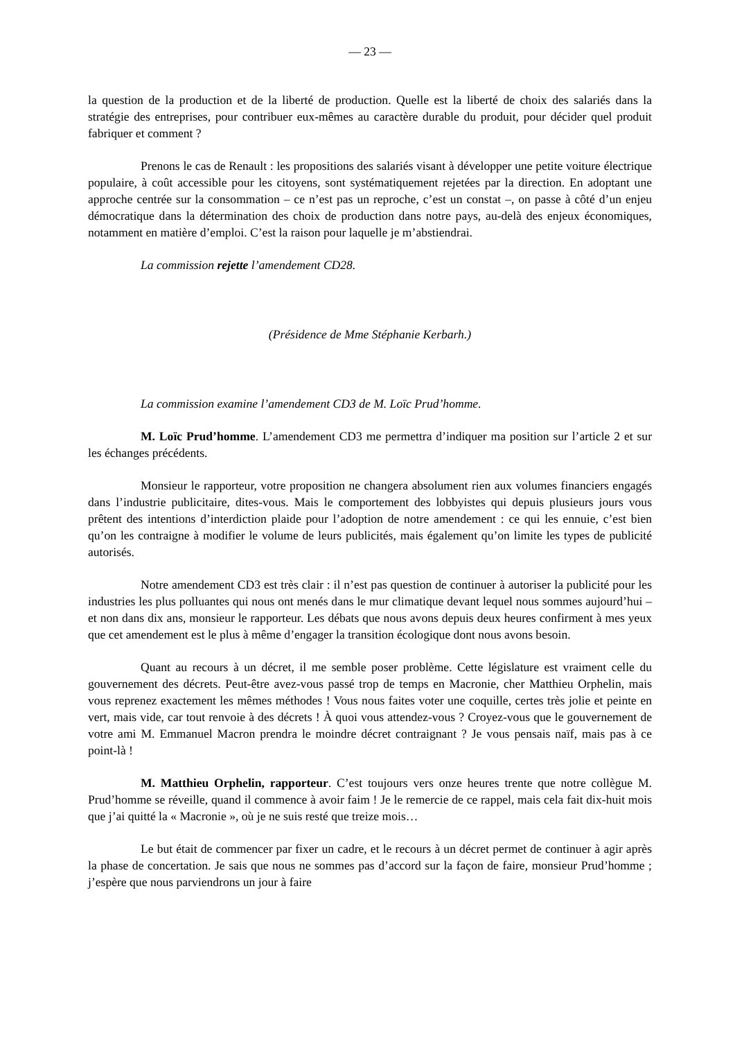— 23 —
la question de la production et de la liberté de production. Quelle est la liberté de choix des salariés dans la stratégie des entreprises, pour contribuer eux-mêmes au caractère durable du produit, pour décider quel produit fabriquer et comment ?
Prenons le cas de Renault : les propositions des salariés visant à développer une petite voiture électrique populaire, à coût accessible pour les citoyens, sont systématiquement rejetées par la direction. En adoptant une approche centrée sur la consommation – ce n’est pas un reproche, c’est un constat –, on passe à côté d’un enjeu démocratique dans la détermination des choix de production dans notre pays, au-delà des enjeux économiques, notamment en matière d’emploi. C’est la raison pour laquelle je m’abstiendrai.
La commission rejette l’amendement CD28.
(Présidence de Mme Stéphanie Kerbarh.)
La commission examine l’amendement CD3 de M. Loïc Prud’homme.
M. Loïc Prud’homme. L’amendement CD3 me permettra d’indiquer ma position sur l’article 2 et sur les échanges précédents.
Monsieur le rapporteur, votre proposition ne changera absolument rien aux volumes financiers engagés dans l’industrie publicitaire, dites-vous. Mais le comportement des lobbyistes qui depuis plusieurs jours vous prêtent des intentions d’interdiction plaide pour l’adoption de notre amendement : ce qui les ennuie, c’est bien qu’on les contraigne à modifier le volume de leurs publicités, mais également qu’on limite les types de publicité autorisés.
Notre amendement CD3 est très clair : il n’est pas question de continuer à autoriser la publicité pour les industries les plus polluantes qui nous ont menés dans le mur climatique devant lequel nous sommes aujourd’hui – et non dans dix ans, monsieur le rapporteur. Les débats que nous avons depuis deux heures confirment à mes yeux que cet amendement est le plus à même d’engager la transition écologique dont nous avons besoin.
Quant au recours à un décret, il me semble poser problème. Cette législature est vraiment celle du gouvernement des décrets. Peut-être avez-vous passé trop de temps en Macronie, cher Matthieu Orphelin, mais vous reprenez exactement les mêmes méthodes ! Vous nous faites voter une coquille, certes très jolie et peinte en vert, mais vide, car tout renvoie à des décrets ! À quoi vous attendez-vous ? Croyez-vous que le gouvernement de votre ami M. Emmanuel Macron prendra le moindre décret contraignant ? Je vous pensais naïf, mais pas à ce point-là !
M. Matthieu Orphelin, rapporteur. C’est toujours vers onze heures trente que notre collègue M. Prud’homme se réveille, quand il commence à avoir faim ! Je le remercie de ce rappel, mais cela fait dix-huit mois que j’ai quitté la « Macronie », où je ne suis resté que treize mois…
Le but était de commencer par fixer un cadre, et le recours à un décret permet de continuer à agir après la phase de concertation. Je sais que nous ne sommes pas d’accord sur la façon de faire, monsieur Prud’homme ; j’espère que nous parviendrons un jour à faire